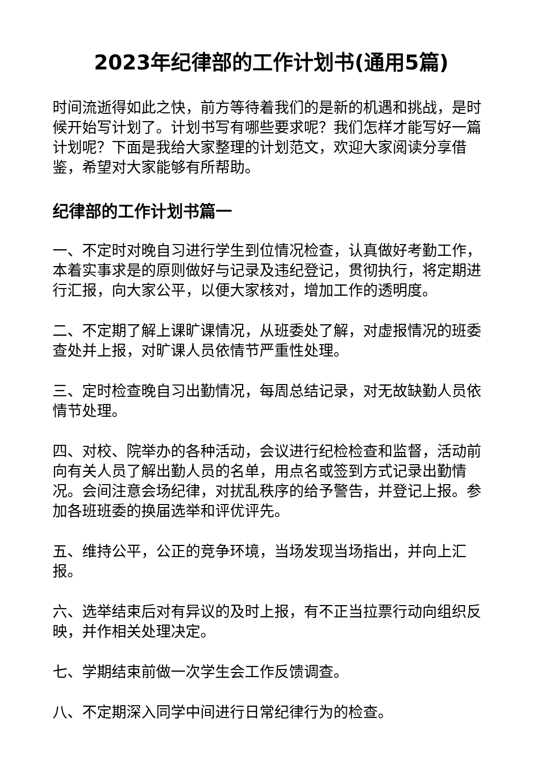2023年纪律部的工作计划书(通用5篇)
时间流逝得如此之快，前方等待着我们的是新的机遇和挑战，是时候开始写计划了。计划书写有哪些要求呢？我们怎样才能写好一篇计划呢？下面是我给大家整理的计划范文，欢迎大家阅读分享借鉴，希望对大家能够有所帮助。
纪律部的工作计划书篇一
一、不定时对晚自习进行学生到位情况检查，认真做好考勤工作，本着实事求是的原则做好与记录及违纪登记，贯彻执行，将定期进行汇报，向大家公平，以便大家核对，增加工作的透明度。
二、不定期了解上课旷课情况，从班委处了解，对虚报情况的班委查处并上报，对旷课人员依情节严重性处理。
三、定时检查晚自习出勤情况，每周总结记录，对无故缺勤人员依情节处理。
四、对校、院举办的各种活动，会议进行纪检检查和监督，活动前向有关人员了解出勤人员的名单，用点名或签到方式记录出勤情况。会间注意会场纪律，对扰乱秩序的给予警告，并登记上报。参加各班班委的换届选举和评优评先。
五、维持公平，公正的竞争环境，当场发现当场指出，并向上汇报。
六、选举结束后对有异议的及时上报，有不正当拉票行动向组织反映，并作相关处理决定。
七、学期结束前做一次学生会工作反馈调查。
八、不定期深入同学中间进行日常纪律行为的检查。